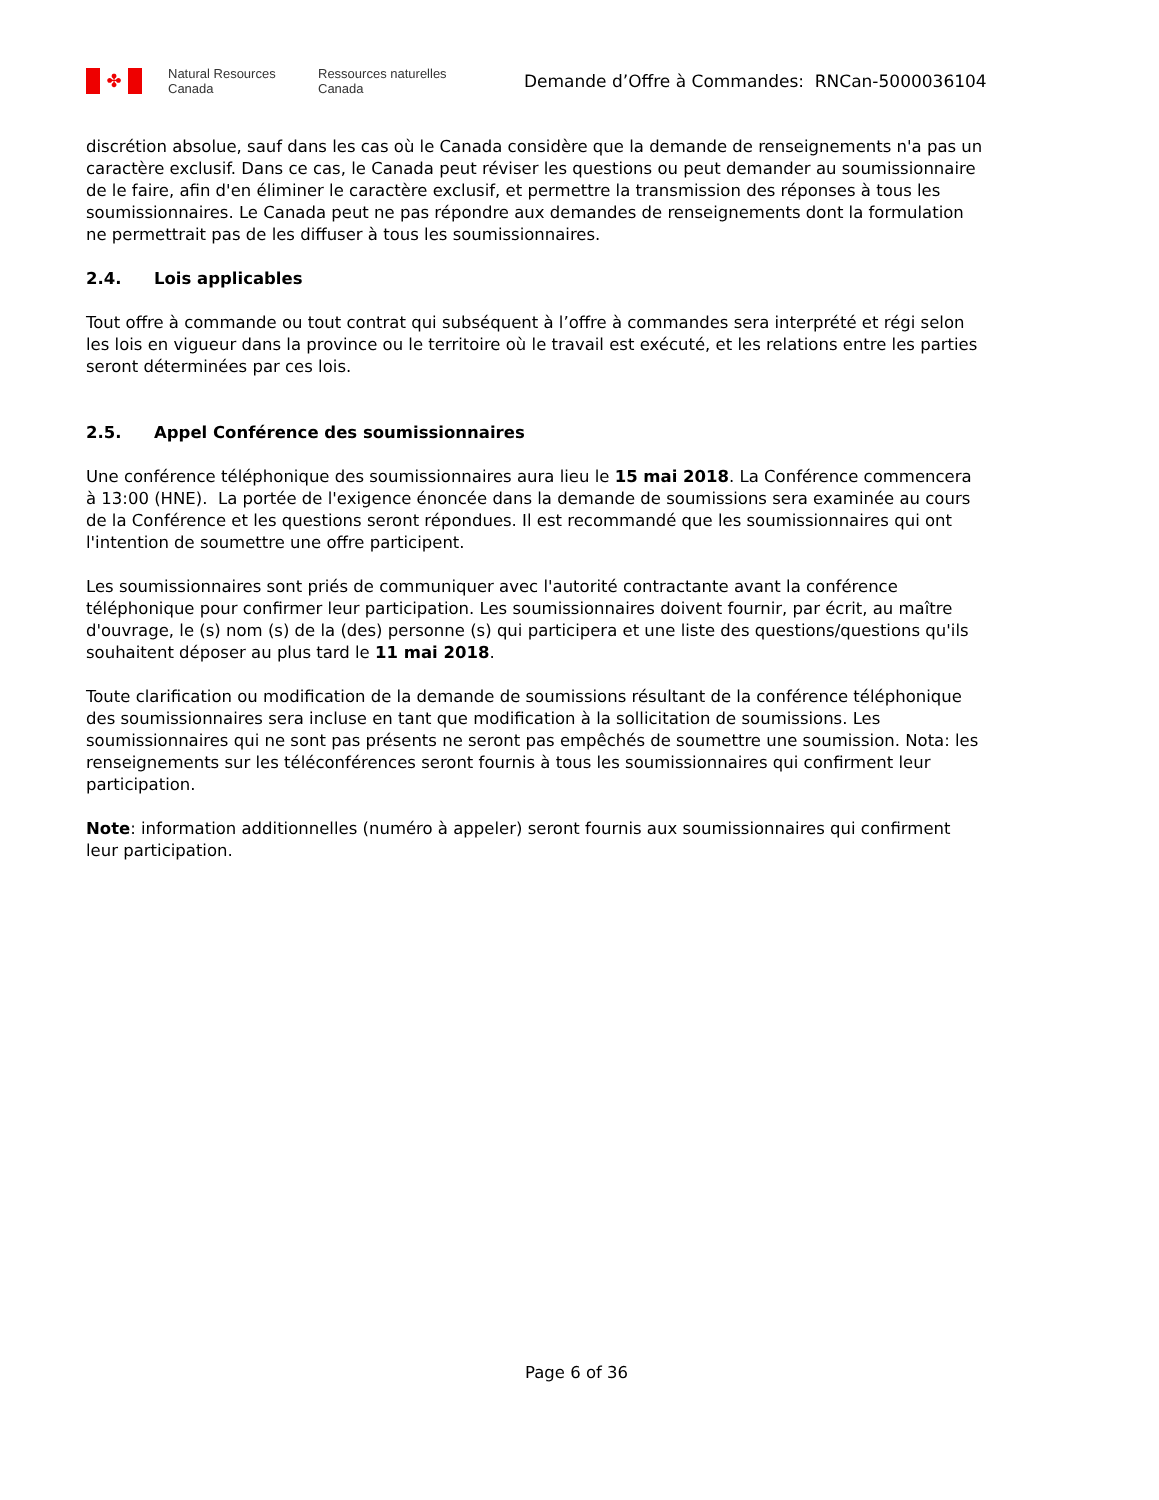✤
Natural Resources
Canada
Ressources naturelles
Canada
Demande d’Offre à Commandes: RNCan-5000036104
discrétion absolue, sauf dans les cas où le Canada considère que la demande de renseignements n'a pas un caractère exclusif. Dans ce cas, le Canada peut réviser les questions ou peut demander au soumissionnaire de le faire, afin d'en éliminer le caractère exclusif, et permettre la transmission des réponses à tous les soumissionnaires. Le Canada peut ne pas répondre aux demandes de renseignements dont la formulation ne permettrait pas de les diffuser à tous les soumissionnaires.
2.4. Lois applicables
Tout offre à commande ou tout contrat qui subséquent à l’offre à commandes sera interprété et régi selon les lois en vigueur dans la province ou le territoire où le travail est exécuté, et les relations entre les parties seront déterminées par ces lois.
2.5. Appel Conférence des soumissionnaires
Une conférence téléphonique des soumissionnaires aura lieu le 15 mai 2018. La Conférence commencera à 13:00 (HNE). La portée de l'exigence énoncée dans la demande de soumissions sera examinée au cours de la Conférence et les questions seront répondues. Il est recommandé que les soumissionnaires qui ont l'intention de soumettre une offre participent.
Les soumissionnaires sont priés de communiquer avec l'autorité contractante avant la conférence téléphonique pour confirmer leur participation. Les soumissionnaires doivent fournir, par écrit, au maître d'ouvrage, le (s) nom (s) de la (des) personne (s) qui participera et une liste des questions/questions qu'ils souhaitent déposer au plus tard le 11 mai 2018.
Toute clarification ou modification de la demande de soumissions résultant de la conférence téléphonique des soumissionnaires sera incluse en tant que modification à la sollicitation de soumissions. Les soumissionnaires qui ne sont pas présents ne seront pas empêchés de soumettre une soumission. Nota: les renseignements sur les téléconférences seront fournis à tous les soumissionnaires qui confirment leur participation.
Note: information additionnelles (numéro à appeler) seront fournis aux soumissionnaires qui confirment leur participation.
Page 6 of 36